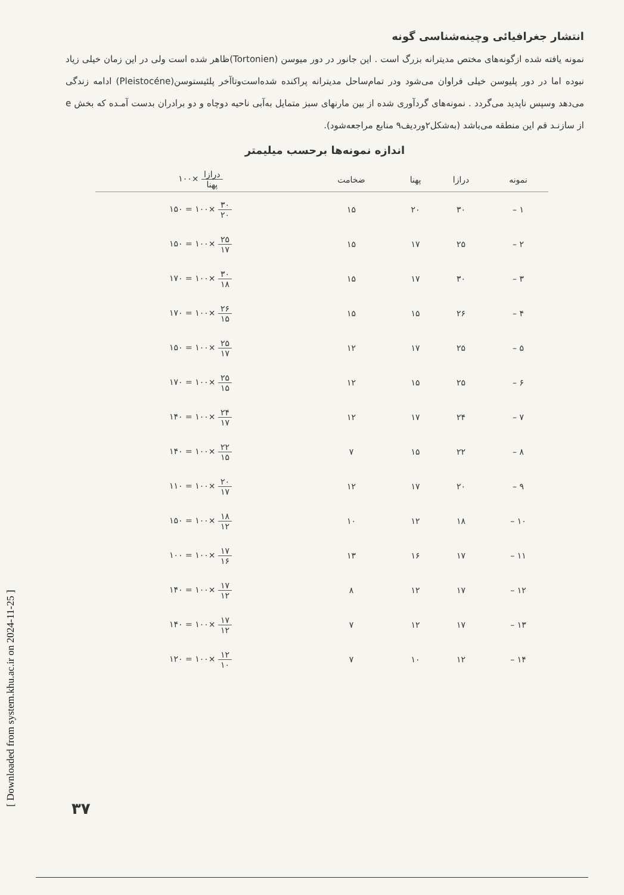[ Downloaded from system.khu.ac.ir on 2024-11-25 ]
انتشار جغرافیائی وچینه‌شناسی گونه
نمونه یافته شده ازگونه‌های مختص مدیترانه بزرگ است . این جانور در دور میوسن (Tortonien)ظاهر شده است ولی در این زمان خیلی زیاد نبوده اما در دور پلیوسن خیلی فراوان می‌شود ودر تمام‌ساحل مدیترانه پراکنده شده‌است‌وتاآخر پلئیستوسن(Pleistocéne) ادامه زندگی می‌دهد وسپس ناپدید می‌گردد . نمونه‌های گردآوری شده از بین مارنهای سبز متمایل به‌آبی ناحیه دوچاه و دو برادران بدست آمـده که بخش e از سازنـد قم این منطقه می‌باشد (به‌شکل۲وردیف۹ منابع مراجعه‌شود).
اندازه نمونه‌ها برحسب میلیمتر
| نمونه | درازا | پهنا | ضخامت | درازا پهنا ×۱۰۰ |
| --- | --- | --- | --- | --- |
| ۱ – | ۳۰ | ۲۰ | ۱۵ | ۳۰ ۲۰ ×۱۰۰ = ۱۵۰ |
| ۲ – | ۲۵ | ۱۷ | ۱۵ | ۲۵ ۱۷ ×۱۰۰ = ۱۵۰ |
| ۳ – | ۳۰ | ۱۷ | ۱۵ | ۳۰ ۱۸ ×۱۰۰ = ۱۷۰ |
| ۴ – | ۲۶ | ۱۵ | ۱۵ | ۲۶ ۱۵ ×۱۰۰ = ۱۷۰ |
| ۵ – | ۲۵ | ۱۷ | ۱۲ | ۲۵ ۱۷ ×۱۰۰ = ۱۵۰ |
| ۶ – | ۲۵ | ۱۵ | ۱۲ | ۲۵ ۱۵ ×۱۰۰ = ۱۷۰ |
| ۷ – | ۲۴ | ۱۷ | ۱۲ | ۲۴ ۱۷ ×۱۰۰ = ۱۴۰ |
| ۸ – | ۲۲ | ۱۵ | ۷ | ۲۲ ۱۵ ×۱۰۰ = ۱۴۰ |
| ۹ – | ۲۰ | ۱۷ | ۱۲ | ۲۰ ۱۷ ×۱۰۰ = ۱۱۰ |
| ۱۰ – | ۱۸ | ۱۲ | ۱۰ | ۱۸ ۱۲ ×۱۰۰ = ۱۵۰ |
| ۱۱ – | ۱۷ | ۱۶ | ۱۳ | ۱۷ ۱۶ ×۱۰۰ = ۱۰۰ |
| ۱۲ – | ۱۷ | ۱۲ | ۸ | ۱۷ ۱۲ ×۱۰۰ = ۱۴۰ |
| ۱۳ – | ۱۷ | ۱۲ | ۷ | ۱۷ ۱۲ ×۱۰۰ = ۱۴۰ |
| ۱۴ – | ۱۲ | ۱۰ | ۷ | ۱۲ ۱۰ ×۱۰۰ = ۱۲۰ |
۳۷